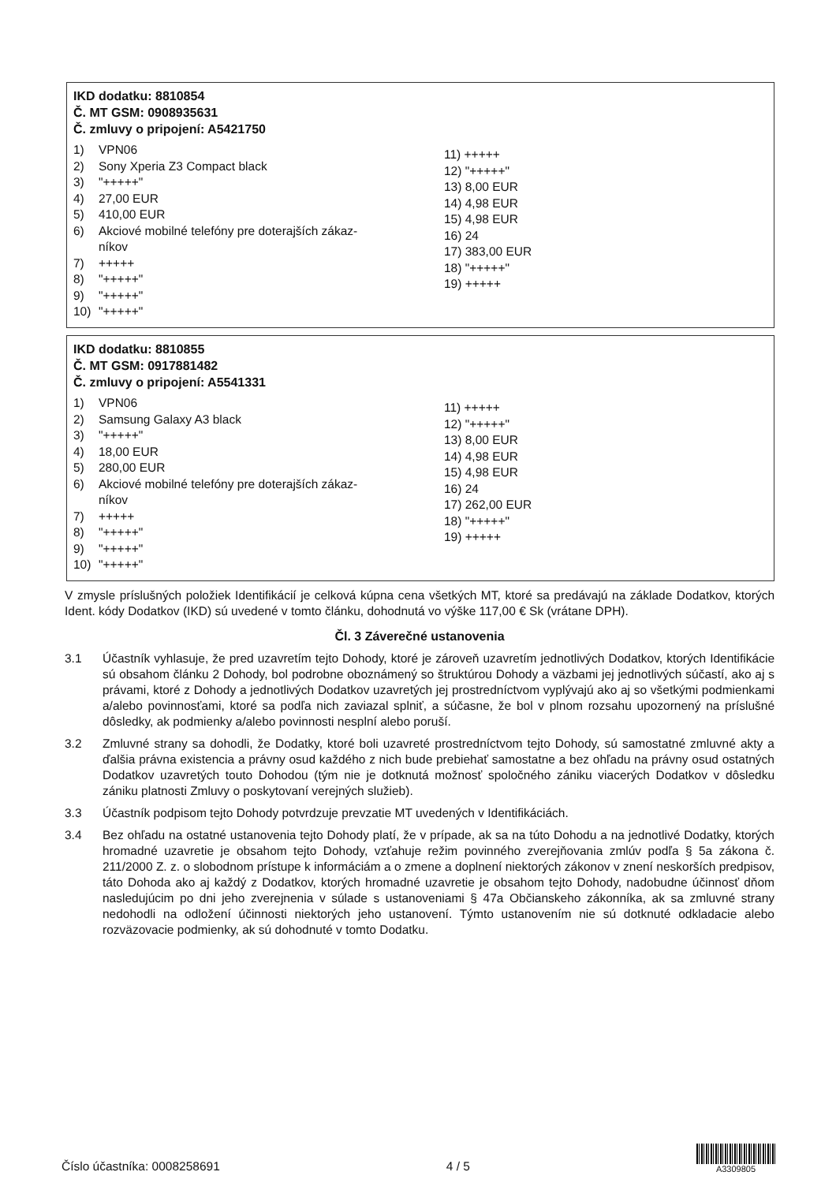IKD dodatku: 8810854
Č. MT GSM: 0908935631
Č. zmluvy o pripojení: A5421750
1) VPN06
2) Sony Xperia Z3 Compact black
3) "+++++"
4) 27,00 EUR
5) 410,00 EUR
6) Akciové mobilné telefóny pre doterajších zákaz-
níkov
7) +++++
8) "+++++"
9) "+++++"
10) "+++++"
11) +++++
12) "+++++"
13) 8,00 EUR
14) 4,98 EUR
15) 4,98 EUR
16) 24
17) 383,00 EUR
18) "+++++"
19) +++++
IKD dodatku: 8810855
Č. MT GSM: 0917881482
Č. zmluvy o pripojení: A5541331
1) VPN06
2) Samsung Galaxy A3 black
3) "+++++"
4) 18,00 EUR
5) 280,00 EUR
6) Akciové mobilné telefóny pre doterajších zákaz-
níkov
7) +++++
8) "+++++"
9) "+++++"
10) "+++++"
11) +++++
12) "+++++"
13) 8,00 EUR
14) 4,98 EUR
15) 4,98 EUR
16) 24
17) 262,00 EUR
18) "+++++"
19) +++++
V zmysle príslušných položiek Identifikácií je celková kúpna cena všetkých MT, ktoré sa predávajú na základe Dodatkov, ktorých Ident. kódy Dodatkov (IKD) sú uvedené v tomto článku, dohodnutá vo výške 117,00 € Sk (vrátane DPH).
Čl. 3 Záverečné ustanovenia
3.1 Účastník vyhlasuje, že pred uzavretím tejto Dohody, ktoré je zároveň uzavretím jednotlivých Dodatkov, ktorých Identifikácie sú obsahom článku 2 Dohody, bol podrobne oboznámený so štruktúrou Dohody a väzbami jej jednotlivých súčastí, ako aj s právami, ktoré z Dohody a jednotlivých Dodatkov uzavretých jej prostredníctvom vyplývajú ako aj so všetkými podmienkami a/alebo povinnosťami, ktoré sa podľa nich zaviazal splniť, a súčasne, že bol v plnom rozsahu upozornený na príslušné dôsledky, ak podmienky a/alebo povinnosti nesplní alebo poruší.
3.2 Zmluvné strany sa dohodli, že Dodatky, ktoré boli uzavreté prostredníctvom tejto Dohody, sú samostatné zmluvné akty a ďalšia právna existencia a právny osud každého z nich bude prebiehať samostatne a bez ohľadu na právny osud ostatných Dodatkov uzavretých touto Dohodou (tým nie je dotknutá možnosť spoločného zániku viacerých Dodatkov v dôsledku zániku platnosti Zmluvy o poskytovaní verejných služieb).
3.3 Účastník podpisom tejto Dohody potvrdzuje prevzatie MT uvedených v Identifikáciách.
3.4 Bez ohľadu na ostatné ustanovenia tejto Dohody platí, že v prípade, ak sa na túto Dohodu a na jednotlivé Dodatky, ktorých hromadné uzavretie je obsahom tejto Dohody, vzťahuje režim povinného zverejňovania zmlúv podľa § 5a zákona č. 211/2000 Z. z. o slobodnom prístupe k informáciám a o zmene a doplnení niektorých zákonov v znení neskorších predpisov, táto Dohoda ako aj každý z Dodatkov, ktorých hromadné uzavretie je obsahom tejto Dohody, nadobudne účinnosť dňom nasledujúcim po dni jeho zverejnenia v súlade s ustanoveniami § 47a Občianskeho zákonníka, ak sa zmluvné strany nedohodli na odložení účinnosti niektorých jeho ustanovení. Týmto ustanovením nie sú dotknuté odkladacie alebo rozväzovacie podmienky, ak sú dohodnuté v tomto Dodatku.
Číslo účastníka: 0008258691 4 / 5
A3309805